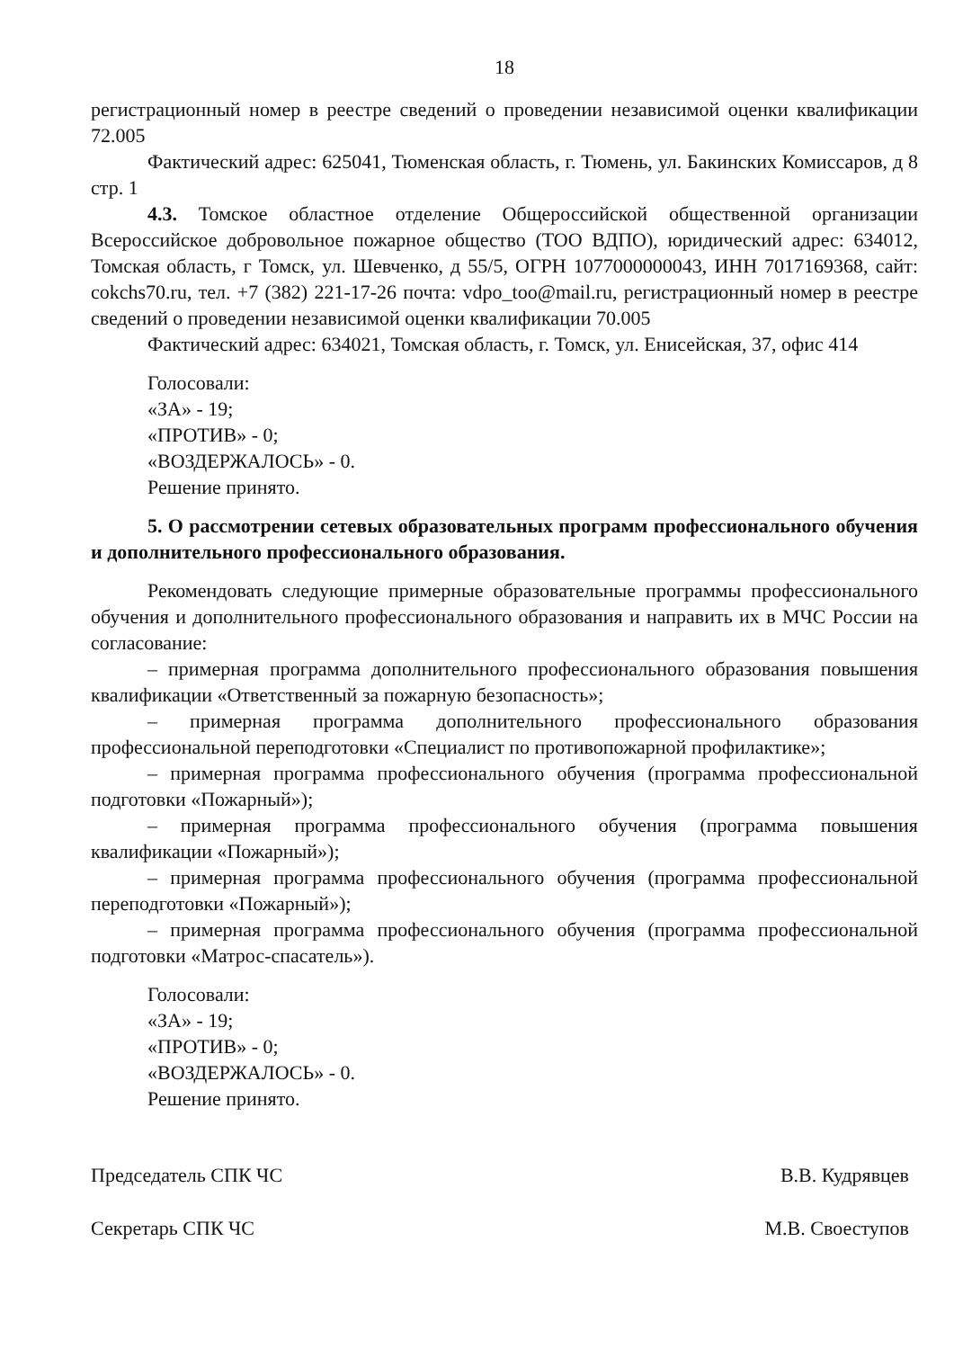18
регистрационный номер в реестре сведений о проведении независимой оценки квалификации 72.005
Фактический адрес: 625041, Тюменская область, г. Тюмень, ул. Бакинских Комиссаров, д 8 стр. 1
4.3. Томское областное отделение Общероссийской общественной организации Всероссийское добровольное пожарное общество (ТОО ВДПО), юридический адрес: 634012, Томская область, г Томск, ул. Шевченко, д 55/5, ОГРН 1077000000043, ИНН 7017169368, сайт: cokchs70.ru, тел. +7 (382) 221-17-26 почта: vdpo_too@mail.ru, регистрационный номер в реестре сведений о проведении независимой оценки квалификации 70.005
Фактический адрес: 634021, Томская область, г. Томск, ул. Енисейская, 37, офис 414
Голосовали:
«ЗА» - 19;
«ПРОТИВ» - 0;
«ВОЗДЕРЖАЛОСЬ» - 0.
Решение принято.
5. О рассмотрении сетевых образовательных программ профессионального обучения и дополнительного профессионального образования.
Рекомендовать следующие примерные образовательные программы профессионального обучения и дополнительного профессионального образования и направить их в МЧС России на согласование:
– примерная программа дополнительного профессионального образования повышения квалификации «Ответственный за пожарную безопасность»;
– примерная программа дополнительного профессионального образования профессиональной переподготовки «Специалист по противопожарной профилактике»;
– примерная программа профессионального обучения (программа профессиональной подготовки «Пожарный»);
– примерная программа профессионального обучения (программа повышения квалификации «Пожарный»);
– примерная программа профессионального обучения (программа профессиональной переподготовки «Пожарный»);
– примерная программа профессионального обучения (программа профессиональной подготовки «Матрос-спасатель»).
Голосовали:
«ЗА» - 19;
«ПРОТИВ» - 0;
«ВОЗДЕРЖАЛОСЬ» - 0.
Решение принято.
Председатель СПК ЧС В.В. Кудрявцев
Секретарь СПК ЧС М.В. Своеступов